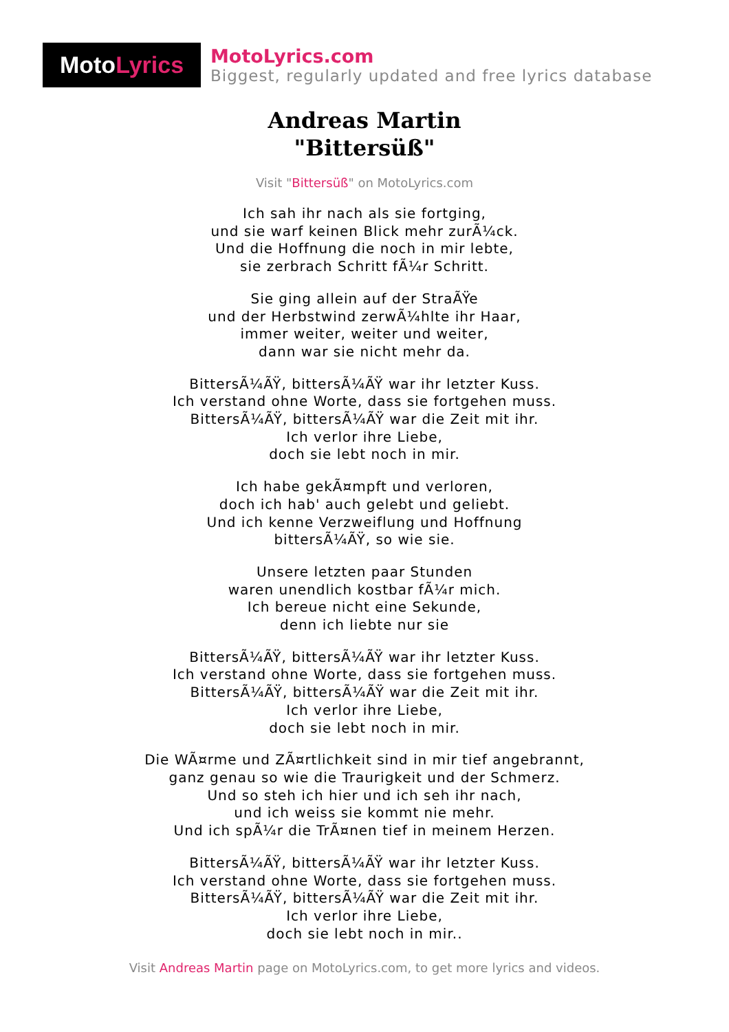Moto Lyrics
MotoLyrics.com
Biggest, regularly updated and free lyrics database
Andreas Martin
"Bittersüß"
Visit "Bittersüß" on MotoLyrics.com
Ich sah ihr nach als sie fortging,
und sie warf keinen Blick mehr zurÃ¼ck.
Und die Hoffnung die noch in mir lebte,
sie zerbrach Schritt fÃ¼r Schritt.
Sie ging allein auf der StraÃŸe
und der Herbstwind zerwÃ¼hlte ihr Haar,
immer weiter, weiter und weiter,
dann war sie nicht mehr da.
BittersÃ¼ÃŸ, bittersÃ¼ÃŸ war ihr letzter Kuss.
Ich verstand ohne Worte, dass sie fortgehen muss.
BittersÃ¼ÃŸ, bittersÃ¼ÃŸ war die Zeit mit ihr.
Ich verlor ihre Liebe,
doch sie lebt noch in mir.
Ich habe gekÃ¤mpft und verloren,
doch ich hab' auch gelebt und geliebt.
Und ich kenne Verzweiflung und Hoffnung
bittersÃ¼ÃŸ, so wie sie.
Unsere letzten paar Stunden
waren unendlich kostbar fÃ¼r mich.
Ich bereue nicht eine Sekunde,
denn ich liebte nur sie
BittersÃ¼ÃŸ, bittersÃ¼ÃŸ war ihr letzter Kuss.
Ich verstand ohne Worte, dass sie fortgehen muss.
BittersÃ¼ÃŸ, bittersÃ¼ÃŸ war die Zeit mit ihr.
Ich verlor ihre Liebe,
doch sie lebt noch in mir.
Die WÃ¤rme und ZÃ¤rtlichkeit sind in mir tief angebrannt,
ganz genau so wie die Traurigkeit und der Schmerz.
Und so steh ich hier und ich seh ihr nach,
und ich weiss sie kommt nie mehr.
Und ich spÃ¼r die TrÃ¤nen tief in meinem Herzen.
BittersÃ¼ÃŸ, bittersÃ¼ÃŸ war ihr letzter Kuss.
Ich verstand ohne Worte, dass sie fortgehen muss.
BittersÃ¼ÃŸ, bittersÃ¼ÃŸ war die Zeit mit ihr.
Ich verlor ihre Liebe,
doch sie lebt noch in mir..
Visit Andreas Martin page on MotoLyrics.com, to get more lyrics and videos.